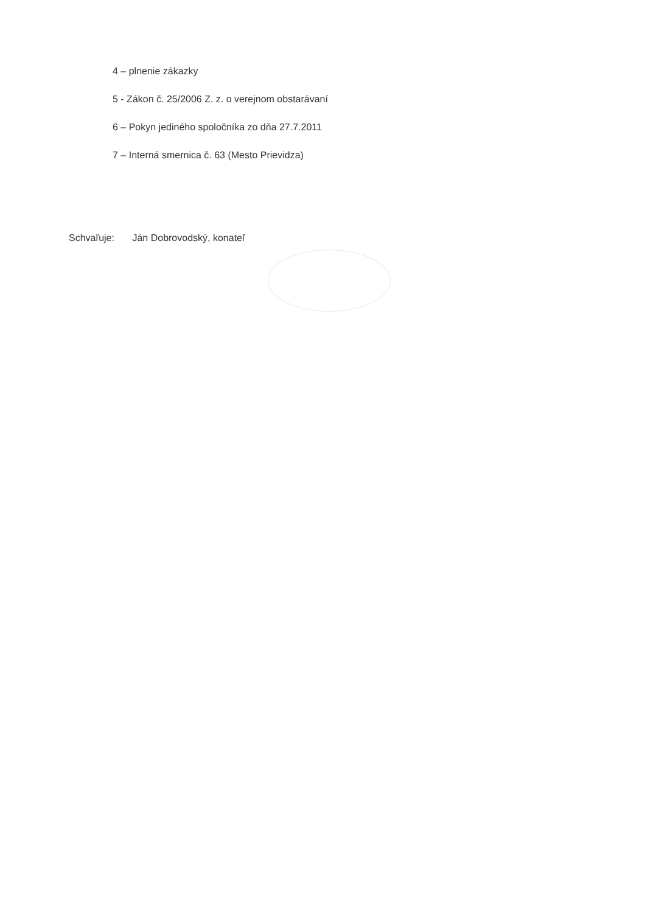4 – plnenie zákazky
5 - Zákon č. 25/2006 Z. z. o verejnom obstarávaní
6 – Pokyn jediného spoločníka zo dňa 27.7.2011
7 – Interná smernica č. 63 (Mesto Prievidza)
Schvaľuje: Ján Dobrovodský, konateľ